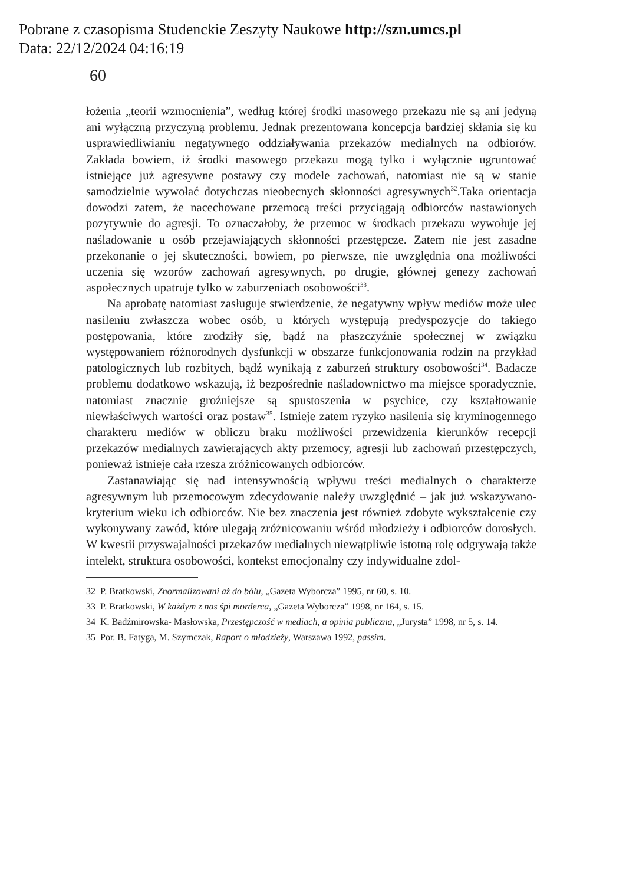Pobrane z czasopisma Studenckie Zeszyty Naukowe http://szn.umcs.pl
Data: 22/12/2024 04:16:19
60
łożenia „teorii wzmocnienia”, według której środki masowego przekazu nie są ani jedyną ani wyłączną przyczyną problemu. Jednak prezentowana koncepcja bardziej skłania się ku usprawiedliwianiu negatywnego oddziaływania przekazów medialnych na odbiorów. Zakłada bowiem, iż środki masowego przekazu mogą tylko i wyłącznie ugruntować istniejące już agresywne postawy czy modele zachowań, natomiast nie są w stanie samodzielnie wywołać dotychczas nieobecnych skłonności agresywnych<sup>32</sup>.Taka orientacja dowodzi zatem, że nacechowane przemocą treści przyciągają odbiorców nastawionych pozytywnie do agresji. To oznaczałoby, że przemoc w środkach przekazu wywołuje jej naśladowanie u osób przejawiających skłonności przestępcze. Zatem nie jest zasadne przekonanie o jej skuteczności, bowiem, po pierwsze, nie uwzględnia ona możliwości uczenia się wzorów zachowań agresywnych, po drugie, głównej genezy zachowań aspołecznych upatruje tylko w zaburzeniach osobowości<sup>33</sup>.
Na aprobatę natomiast zasługuje stwierdzenie, że negatywny wpływ mediów może ulec nasileniu zwłaszcza wobec osób, u których występują predyspozycje do takiego postępowania, które zrodziły się, bądź na płaszczyźnie społecznej w związku występowaniem różnorodnych dysfunkcji w obszarze funkcjonowania rodzin na przykład patologicznych lub rozbitych, bądź wynikają z zaburzeń struktury osobowości<sup>34</sup>. Badacze problemu dodatkowo wskazują, iż bezpośrednie naśladownictwo ma miejsce sporadycznie, natomiast znacznie groźniejsze są spustoszenia w psychice, czy kształtowanie niewłaściwych wartości oraz postaw<sup>35</sup>. Istnieje zatem ryzyko nasilenia się kryminogennego charakteru mediów w obliczu braku możliwości przewidzenia kierunków recepcji przekazów medialnych zawierających akty przemocy, agresji lub zachowań przestępczych, ponieważ istnieje cała rzesza zróżnicowanych odbiorców.
Zastanawiając się nad intensywnością wpływu treści medialnych o charakterze agresywnym lub przemocowym zdecydowanie należy uwzględnić – jak już wskazywano- kryterium wieku ich odbiorców. Nie bez znaczenia jest również zdobyte wykształcenie czy wykonywany zawód, które ulegają zróżnicowaniu wśród młodzieży i odbiorców dorosłych. W kwestii przyswajalności przekazów medialnych niewątpliwie istotną rolę odgrywają także intelekt, struktura osobowości, kontekst emocjonalny czy indywidualne zdol-
32 P. Bratkowski, Znormalizowani aż do bólu, „Gazeta Wyborcza” 1995, nr 60, s. 10.
33 P. Bratkowski, W każdym z nas śpi morderca, „Gazeta Wyborcza” 1998, nr 164, s. 15.
34 K. Badźmirowska- Masłowska, Przestępczość w mediach, a opinia publiczna, „Jurysta” 1998, nr 5, s. 14.
35 Por. B. Fatyga, M. Szymczak, Raport o młodzieży, Warszawa 1992, passim.